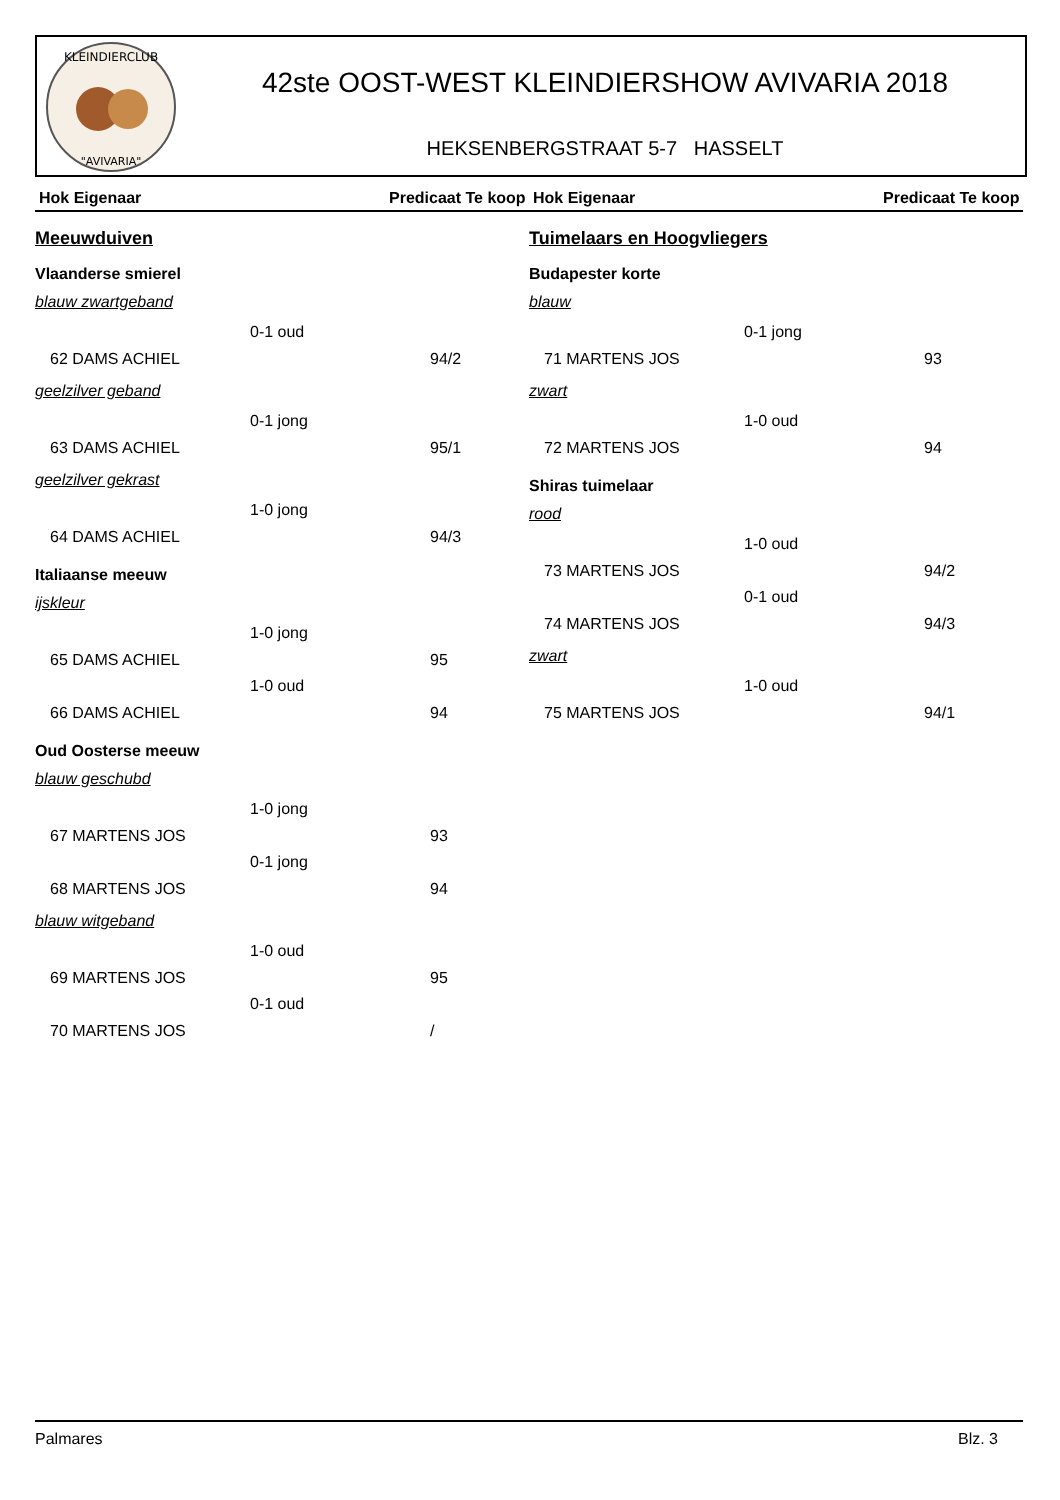KLEINDIERCLUB
"AVIVARIA"
42ste OOST-WEST KLEINDIERSHOW AVIVARIA 2018
HEKSENBERGSTRAAT 5-7 HASSELT
Hok Eigenaar Predicaat Te koop
Meeuwduiven
Vlaanderse smierel
blauw zwartgeband
0-1 oud
62 DAMS ACHIEL 94/2
geelzilver geband
0-1 jong
63 DAMS ACHIEL 95/1
geelzilver gekrast
1-0 jong
64 DAMS ACHIEL 94/3
Italiaanse meeuw
ijskleur
1-0 jong
65 DAMS ACHIEL 95
1-0 oud
66 DAMS ACHIEL 94
Oud Oosterse meeuw
blauw geschubd
1-0 jong
67 MARTENS JOS 93
0-1 jong
68 MARTENS JOS 94
blauw witgeband
1-0 oud
69 MARTENS JOS 95
0-1 oud
70 MARTENS JOS /
Hok Eigenaar Predicaat Te koop
Tuimelaars en Hoogvliegers
Budapester korte
blauw
0-1 jong
71 MARTENS JOS 93
zwart
1-0 oud
72 MARTENS JOS 94
Shiras tuimelaar
rood
1-0 oud
73 MARTENS JOS 94/2
0-1 oud
74 MARTENS JOS 94/3
zwart
1-0 oud
75 MARTENS JOS 94/1
Palmares Blz. 3